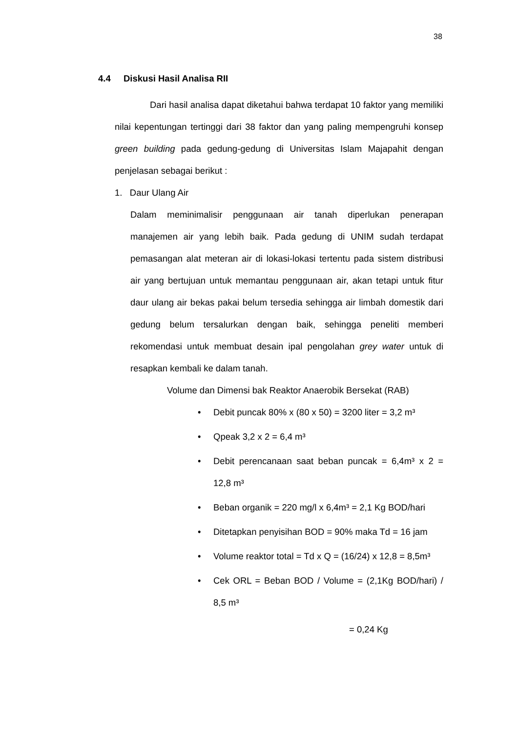38
4.4 Diskusi Hasil Analisa RII
Dari hasil analisa dapat diketahui bahwa terdapat 10 faktor yang memiliki nilai kepentungan tertinggi dari 38 faktor dan yang paling mempengruhi konsep green building pada gedung-gedung di Universitas Islam Majapahit dengan penjelasan sebagai berikut :
1. Daur Ulang Air
Dalam meminimalisir penggunaan air tanah diperlukan penerapan manajemen air yang lebih baik. Pada gedung di UNIM sudah terdapat pemasangan alat meteran air di lokasi-lokasi tertentu pada sistem distribusi air yang bertujuan untuk memantau penggunaan air, akan tetapi untuk fitur daur ulang air bekas pakai belum tersedia sehingga air limbah domestik dari gedung belum tersalurkan dengan baik, sehingga peneliti memberi rekomendasi untuk membuat desain ipal pengolahan grey water untuk di resapkan kembali ke dalam tanah.
Volume dan Dimensi bak Reaktor Anaerobik Bersekat (RAB)
Debit puncak 80% x (80 x 50) = 3200 liter = 3,2 m³
Qpeak 3,2 x 2 = 6,4 m³
Debit perencanaan saat beban puncak = 6,4m³ x 2 = 12,8 m³
Beban organik = 220 mg/l x 6,4m³ = 2,1 Kg BOD/hari
Ditetapkan penyisihan BOD = 90% maka Td = 16 jam
Volume reaktor total = Td x Q = (16/24) x 12,8 = 8,5m³
Cek ORL = Beban BOD / Volume = (2,1Kg BOD/hari) / 8,5 m³
= 0,24 Kg